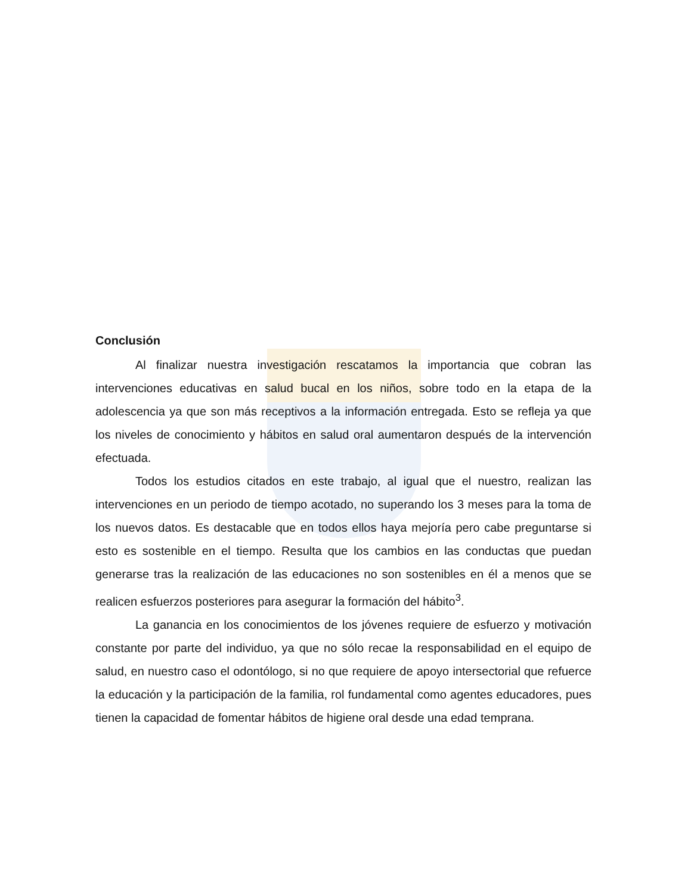Conclusión
Al finalizar nuestra investigación rescatamos la importancia que cobran las intervenciones educativas en salud bucal en los niños, sobre todo en la etapa de la adolescencia ya que son más receptivos a la información entregada. Esto se refleja ya que los niveles de conocimiento y hábitos en salud oral aumentaron después de la intervención efectuada.
Todos los estudios citados en este trabajo, al igual que el nuestro, realizan las intervenciones en un periodo de tiempo acotado, no superando los 3 meses para la toma de los nuevos datos. Es destacable que en todos ellos haya mejoría pero cabe preguntarse si esto es sostenible en el tiempo. Resulta que los cambios en las conductas que puedan generarse tras la realización de las educaciones no son sostenibles en él a menos que se realicen esfuerzos posteriores para asegurar la formación del hábito<sup>3</sup>.
La ganancia en los conocimientos de los jóvenes requiere de esfuerzo y motivación constante por parte del individuo, ya que no sólo recae la responsabilidad en el equipo de salud, en nuestro caso el odontólogo, si no que requiere de apoyo intersectorial que refuerce la educación y la participación de la familia, rol fundamental como agentes educadores, pues tienen la capacidad de fomentar hábitos de higiene oral desde una edad temprana.